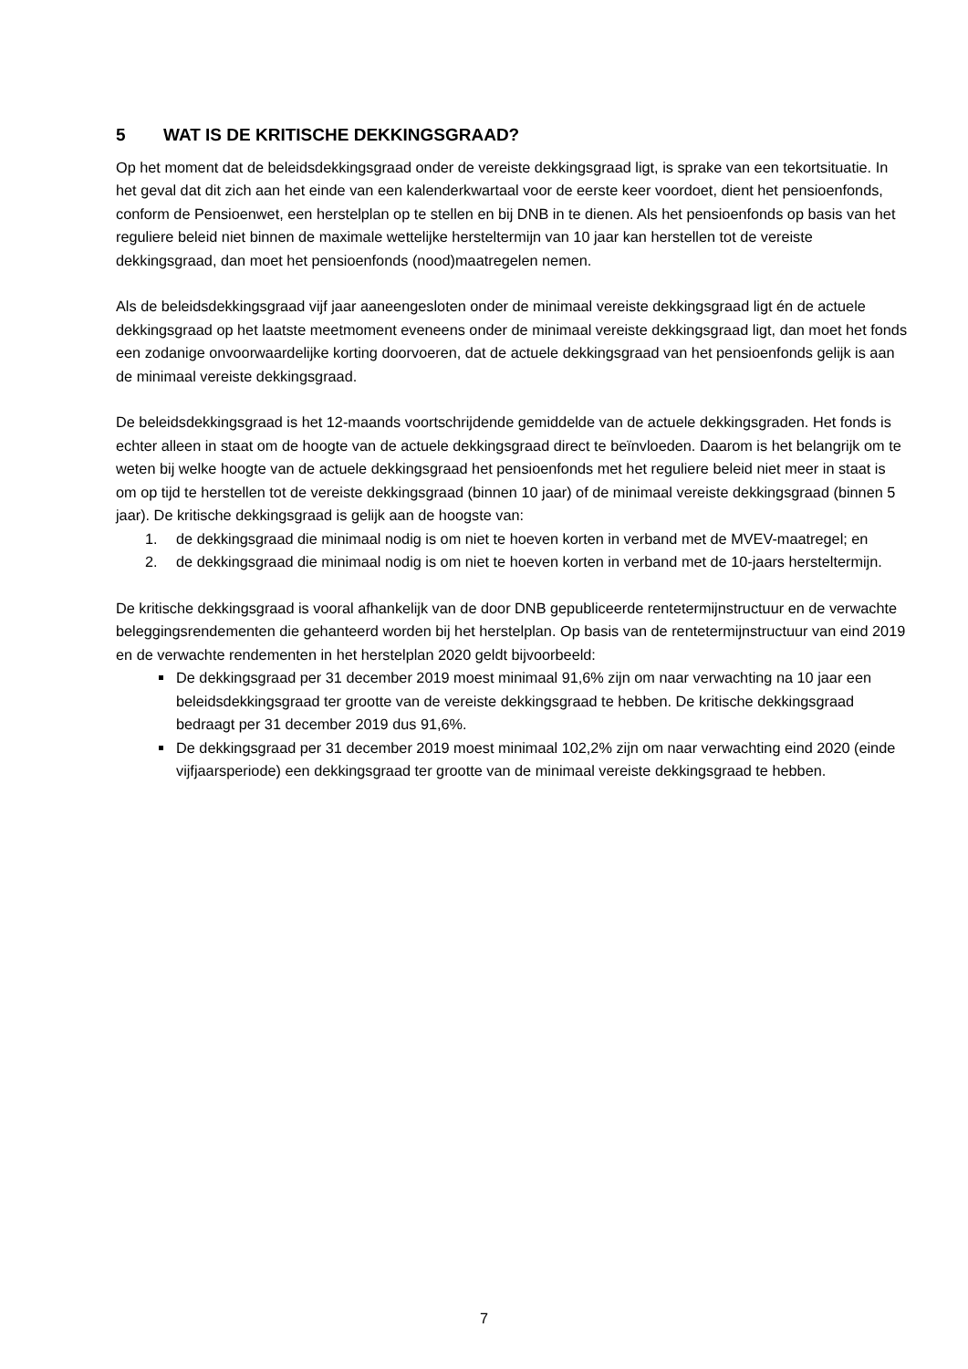5 WAT IS DE KRITISCHE DEKKINGSGRAAD?
Op het moment dat de beleidsdekkingsgraad onder de vereiste dekkingsgraad ligt, is sprake van een tekortsituatie. In het geval dat dit zich aan het einde van een kalenderkwartaal voor de eerste keer voordoet, dient het pensioenfonds, conform de Pensioenwet, een herstelplan op te stellen en bij DNB in te dienen. Als het pensioenfonds op basis van het reguliere beleid niet binnen de maximale wettelijke hersteltermijn van 10 jaar kan herstellen tot de vereiste dekkingsgraad, dan moet het pensioenfonds (nood)maatregelen nemen.
Als de beleidsdekkingsgraad vijf jaar aaneengesloten onder de minimaal vereiste dekkingsgraad ligt én de actuele dekkingsgraad op het laatste meetmoment eveneens onder de minimaal vereiste dekkingsgraad ligt, dan moet het fonds een zodanige onvoorwaardelijke korting doorvoeren, dat de actuele dekkingsgraad van het pensioenfonds gelijk is aan de minimaal vereiste dekkingsgraad.
De beleidsdekkingsgraad is het 12-maands voortschrijdende gemiddelde van de actuele dekkingsgraden. Het fonds is echter alleen in staat om de hoogte van de actuele dekkingsgraad direct te beïnvloeden. Daarom is het belangrijk om te weten bij welke hoogte van de actuele dekkingsgraad het pensioenfonds met het reguliere beleid niet meer in staat is om op tijd te herstellen tot de vereiste dekkingsgraad (binnen 10 jaar) of de minimaal vereiste dekkingsgraad (binnen 5 jaar). De kritische dekkingsgraad is gelijk aan de hoogste van:
1. de dekkingsgraad die minimaal nodig is om niet te hoeven korten in verband met de MVEV-maatregel; en
2. de dekkingsgraad die minimaal nodig is om niet te hoeven korten in verband met de 10-jaars hersteltermijn.
De kritische dekkingsgraad is vooral afhankelijk van de door DNB gepubliceerde rentetermijnstructuur en de verwachte beleggingsrendementen die gehanteerd worden bij het herstelplan. Op basis van de rentetermijnstructuur van eind 2019 en de verwachte rendementen in het herstelplan 2020 geldt bijvoorbeeld:
De dekkingsgraad per 31 december 2019 moest minimaal 91,6% zijn om naar verwachting na 10 jaar een beleidsdekkingsgraad ter grootte van de vereiste dekkingsgraad te hebben. De kritische dekkingsgraad bedraagt per 31 december 2019 dus 91,6%.
De dekkingsgraad per 31 december 2019 moest minimaal 102,2% zijn om naar verwachting eind 2020 (einde vijfjaarsperiode) een dekkingsgraad ter grootte van de minimaal vereiste dekkingsgraad te hebben.
7